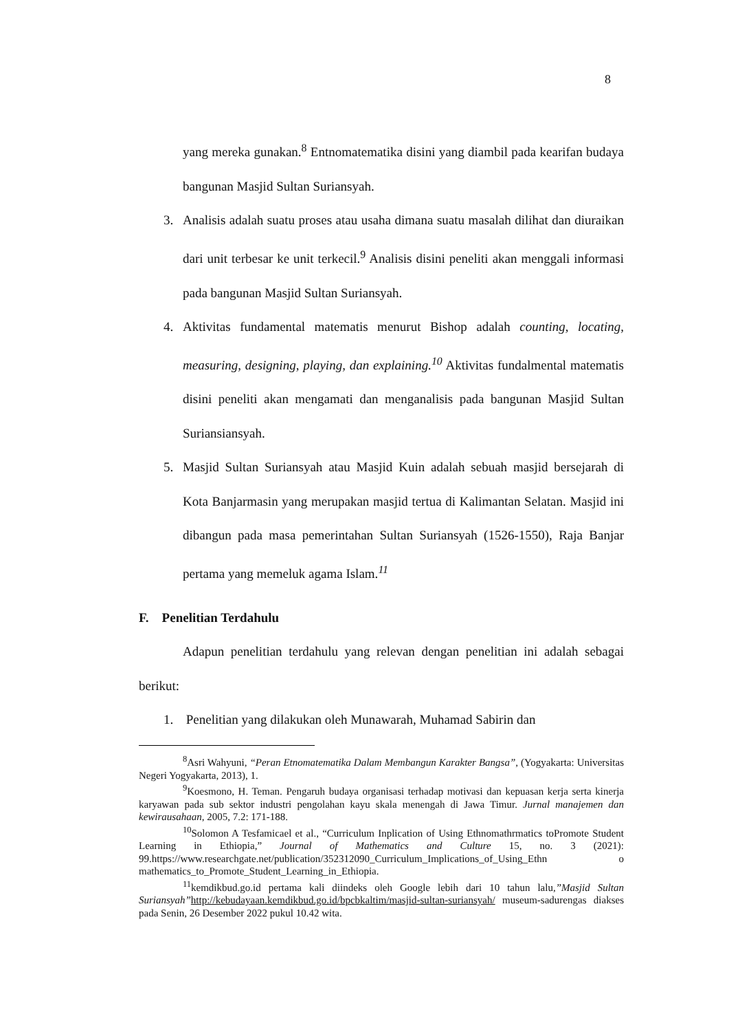8
yang mereka gunakan.<sup>8</sup> Entnomatematika disini yang diambil pada kearifan budaya bangunan Masjid Sultan Suriansyah.
3. Analisis adalah suatu proses atau usaha dimana suatu masalah dilihat dan diuraikan dari unit terbesar ke unit terkecil.<sup>9</sup> Analisis disini peneliti akan menggali informasi pada bangunan Masjid Sultan Suriansyah.
4. Aktivitas fundamental matematis menurut Bishop adalah counting, locating, measuring, designing, playing, dan explaining.<sup>10</sup> Aktivitas fundalmental matematis disini peneliti akan mengamati dan menganalisis pada bangunan Masjid Sultan Suriansiansyah.
5. Masjid Sultan Suriansyah atau Masjid Kuin adalah sebuah masjid bersejarah di Kota Banjarmasin yang merupakan masjid tertua di Kalimantan Selatan. Masjid ini dibangun pada masa pemerintahan Sultan Suriansyah (1526-1550), Raja Banjar pertama yang memeluk agama Islam.<sup>11</sup>
F. Penelitian Terdahulu
Adapun penelitian terdahulu yang relevan dengan penelitian ini adalah sebagai berikut:
1. Penelitian yang dilakukan oleh Munawarah, Muhamad Sabirin dan
<sup>8</sup> Asri Wahyuni, “Peran Etnomatematika Dalam Membangun Karakter Bangsa”, (Yogyakarta: Universitas Negeri Yogyakarta, 2013), 1.
<sup>9</sup> Koesmono, H. Teman. Pengaruh budaya organisasi terhadap motivasi dan kepuasan kerja serta kinerja karyawan pada sub sektor industri pengolahan kayu skala menengah di Jawa Timur. Jurnal manajemen dan kewirausahaan, 2005, 7.2: 171-188.
<sup>10</sup> Solomon A Tesfamicael et al., “Curriculum Inplication of Using Ethnomathrmatics toPromote Student Learning in Ethiopia,” Journal of Mathematics and Culture 15, no. 3 (2021): 99.https://www.researchgate.net/publication/352312090_Curriculum_Implications_of_Using_Ethn o mathematics_to_Promote_Student_Learning_in_Ethiopia.
<sup>11</sup> kemdikbud.go.id pertama kali diindeks oleh Google lebih dari 10 tahun lalu,”Masjid Sultan Suriansyah”http://kebudayaan.kemdikbud.go.id/bpcbkaltim/masjid-sultan-suriansyah/ museum-sadurengas diakses pada Senin, 26 Desember 2022 pukul 10.42 wita.